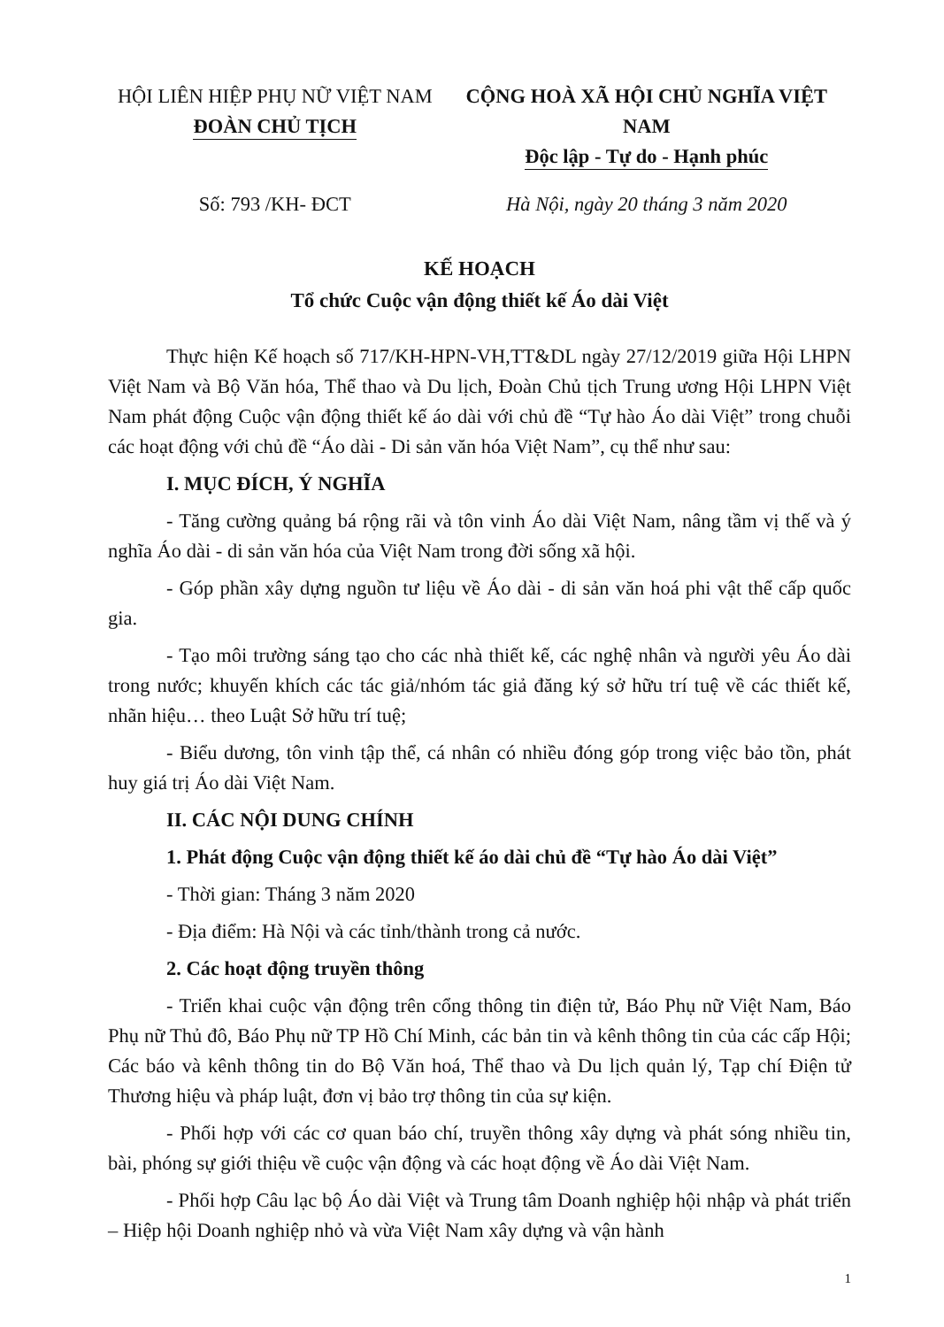HỘI LIÊN HIỆP PHỤ NỮ VIỆT NAM
ĐOÀN CHỦ TỊCH
CỘNG HOÀ XÃ HỘI CHỦ NGHĨA VIỆT NAM
Độc lập - Tự do - Hạnh phúc
Số: 793 /KH- ĐCT Hà Nội, ngày 20 tháng 3 năm 2020
KẾ HOẠCH
Tổ chức Cuộc vận động thiết kế Áo dài Việt
Thực hiện Kế hoạch số 717/KH-HPN-VH,TT&DL ngày 27/12/2019 giữa Hội LHPN Việt Nam và Bộ Văn hóa, Thể thao và Du lịch, Đoàn Chủ tịch Trung ương Hội LHPN Việt Nam phát động Cuộc vận động thiết kế áo dài với chủ đề “Tự hào Áo dài Việt” trong chuỗi các hoạt động với chủ đề “Áo dài - Di sản văn hóa Việt Nam”, cụ thể như sau:
I. MỤC ĐÍCH, Ý NGHĨA
- Tăng cường quảng bá rộng rãi và tôn vinh Áo dài Việt Nam, nâng tầm vị thế và ý nghĩa Áo dài - di sản văn hóa của Việt Nam trong đời sống xã hội.
- Góp phần xây dựng nguồn tư liệu về Áo dài - di sản văn hoá phi vật thể cấp quốc gia.
- Tạo môi trường sáng tạo cho các nhà thiết kế, các nghệ nhân và người yêu Áo dài trong nước; khuyến khích các tác giả/nhóm tác giả đăng ký sở hữu trí tuệ về các thiết kế, nhãn hiệu… theo Luật Sở hữu trí tuệ;
- Biểu dương, tôn vinh tập thể, cá nhân có nhiều đóng góp trong việc bảo tồn, phát huy giá trị Áo dài Việt Nam.
II. CÁC NỘI DUNG CHÍNH
1. Phát động Cuộc vận động thiết kế áo dài chủ đề “Tự hào Áo dài Việt”
- Thời gian: Tháng 3 năm 2020
- Địa điểm: Hà Nội và các tỉnh/thành trong cả nước.
2. Các hoạt động truyền thông
- Triển khai cuộc vận động trên cổng thông tin điện tử, Báo Phụ nữ Việt Nam, Báo Phụ nữ Thủ đô, Báo Phụ nữ TP Hồ Chí Minh, các bản tin và kênh thông tin của các cấp Hội; Các báo và kênh thông tin do Bộ Văn hoá, Thể thao và Du lịch quản lý, Tạp chí Điện tử Thương hiệu và pháp luật, đơn vị bảo trợ thông tin của sự kiện.
- Phối hợp với các cơ quan báo chí, truyền thông xây dựng và phát sóng nhiều tin, bài, phóng sự giới thiệu về cuộc vận động và các hoạt động về Áo dài Việt Nam.
- Phối hợp Câu lạc bộ Áo dài Việt và Trung tâm Doanh nghiệp hội nhập và phát triển – Hiệp hội Doanh nghiệp nhỏ và vừa Việt Nam xây dựng và vận hành
1